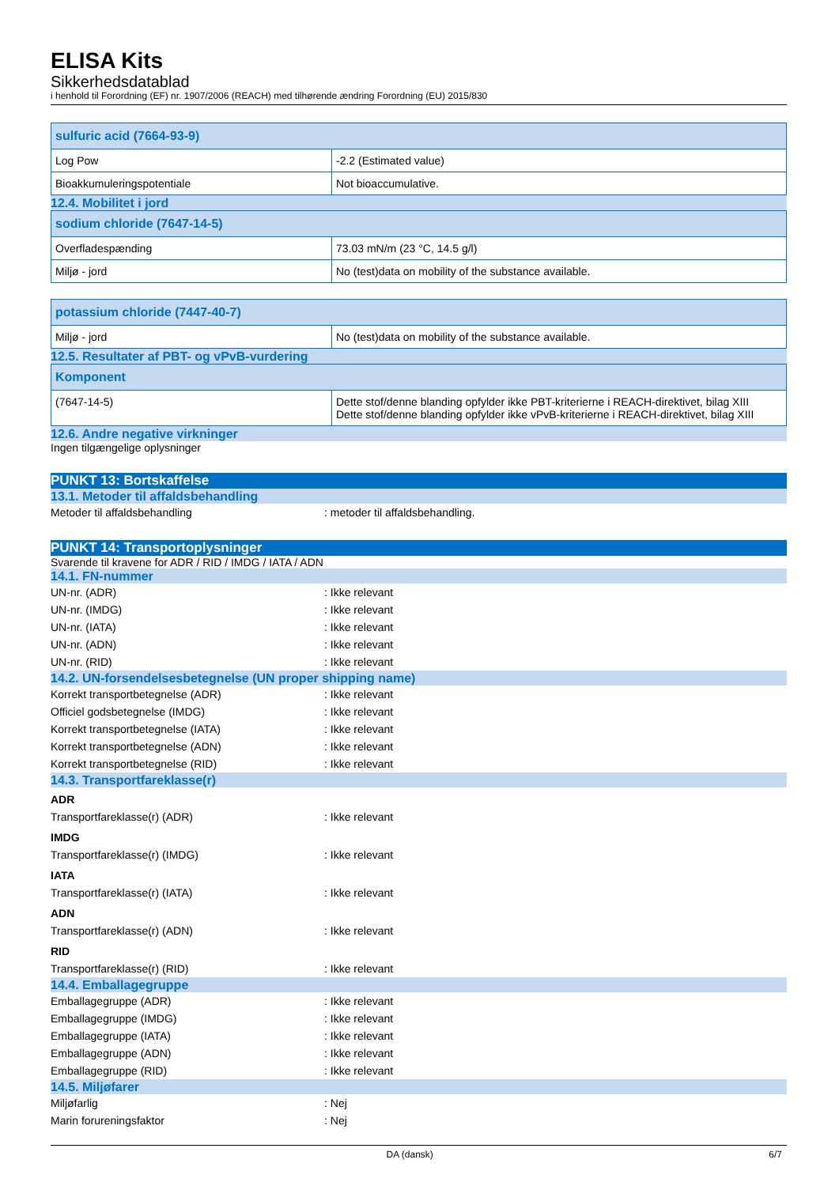ELISA Kits
Sikkerhedsdatablad
i henhold til Forordning (EF) nr. 1907/2006 (REACH) med tilhørende ændring Forordning (EU) 2015/830
| sulfuric acid (7664-93-9) | |
| Log Pow | -2.2 (Estimated value) |
| Bioakkumuleringspotentiale | Not bioaccumulative. |
12.4. Mobilitet i jord
| sodium chloride (7647-14-5) | |
| Overfladespænding | 73.03 mN/m (23 °C, 14.5 g/l) |
| Miljø - jord | No (test)data on mobility of the substance available. |
| potassium chloride (7447-40-7) | |
| Miljø - jord | No (test)data on mobility of the substance available. |
12.5. Resultater af PBT- og vPvB-vurdering
| Komponent | |
| (7647-14-5) | Dette stof/denne blanding opfylder ikke PBT-kriterierne i REACH-direktivet, bilag XIII Dette stof/denne blanding opfylder ikke vPvB-kriterierne i REACH-direktivet, bilag XIII |
12.6. Andre negative virkninger
Ingen tilgængelige oplysninger
PUNKT 13: Bortskaffelse
13.1. Metoder til affaldsbehandling
Metoder til affaldsbehandling: metoder til affaldsbehandling.
PUNKT 14: Transportoplysninger
Svarende til kravene for ADR / RID / IMDG / IATA / ADN
14.1. FN-nummer
UN-nr. (ADR): Ikke relevant
UN-nr. (IMDG): Ikke relevant
UN-nr. (IATA): Ikke relevant
UN-nr. (ADN): Ikke relevant
UN-nr. (RID): Ikke relevant
14.2. UN-forsendelsesbetegnelse (UN proper shipping name)
Korrekt transportbetegnelse (ADR): Ikke relevant
Officiel godsbetegnelse (IMDG): Ikke relevant
Korrekt transportbetegnelse (IATA): Ikke relevant
Korrekt transportbetegnelse (ADN): Ikke relevant
Korrekt transportbetegnelse (RID): Ikke relevant
14.3. Transportfareklasse(r)
ADR
Transportfareklasse(r) (ADR): Ikke relevant
IMDG
Transportfareklasse(r) (IMDG): Ikke relevant
IATA
Transportfareklasse(r) (IATA): Ikke relevant
ADN
Transportfareklasse(r) (ADN): Ikke relevant
RID
Transportfareklasse(r) (RID): Ikke relevant
14.4. Emballagegruppe
Emballagegruppe (ADR): Ikke relevant
Emballagegruppe (IMDG): Ikke relevant
Emballagegruppe (IATA): Ikke relevant
Emballagegruppe (ADN): Ikke relevant
Emballagegruppe (RID): Ikke relevant
14.5. Miljøfarer
Miljøfarlig: Nej
Marin forureningsfaktor: Nej
DA (dansk) 6/7